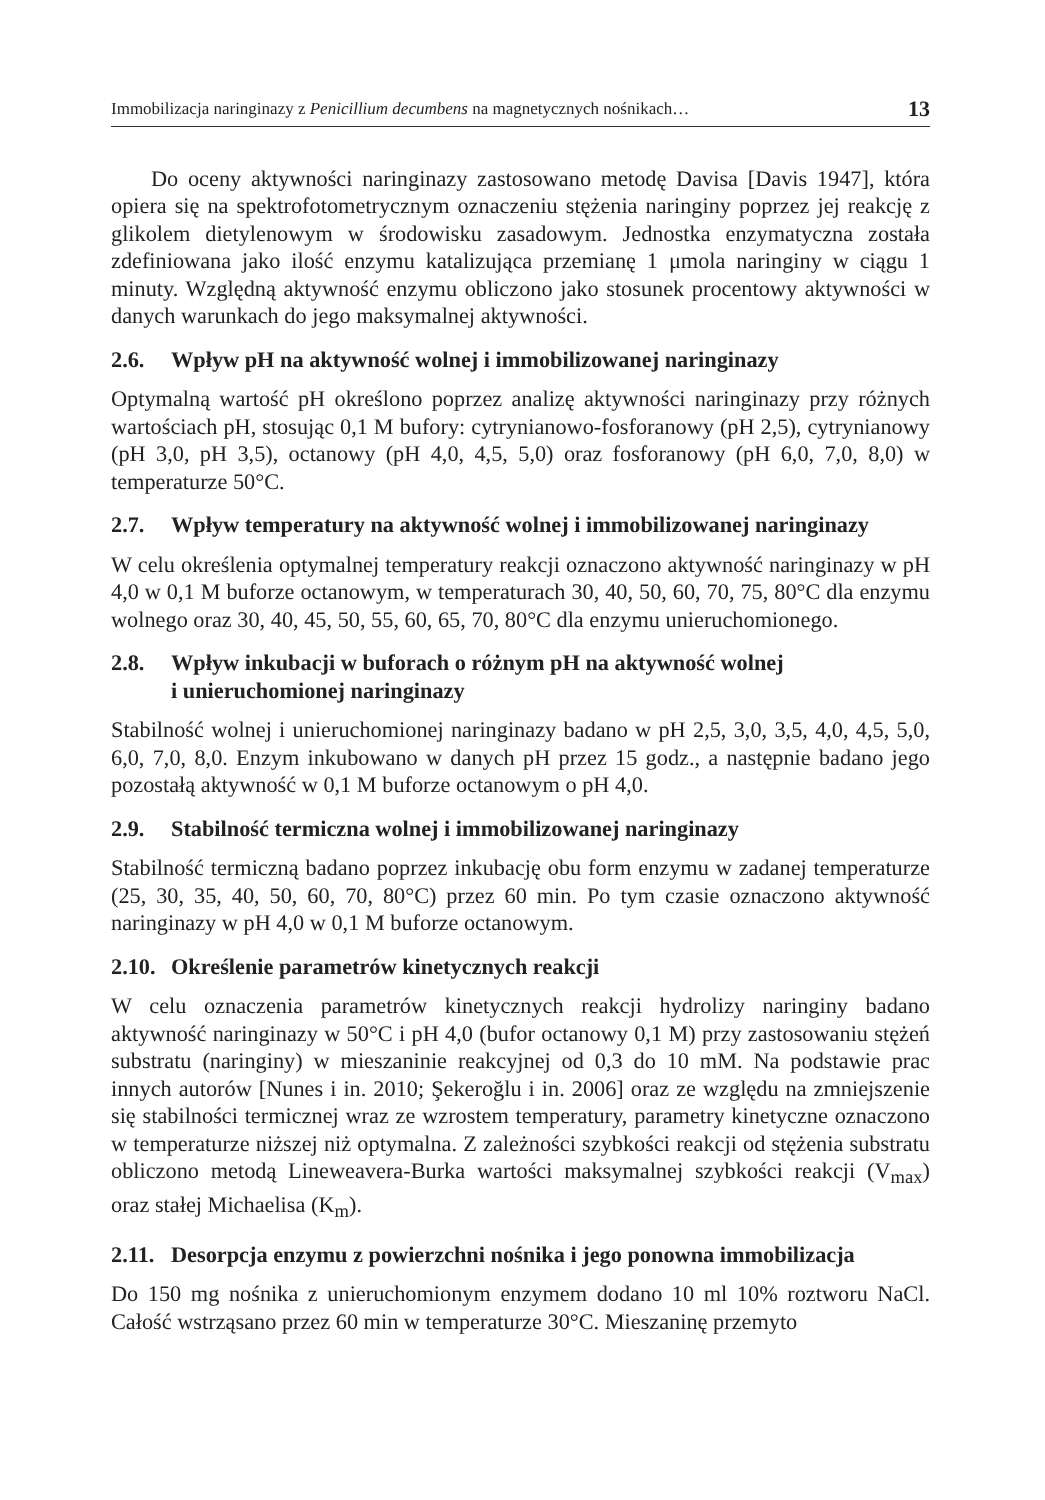Immobilizacja naringinazy z Penicillium decumbens na magnetycznych nośnikach… 13
Do oceny aktywności naringinazy zastosowano metodę Davisa [Davis 1947], która opiera się na spektrofotometrycznym oznaczeniu stężenia naringiny poprzez jej reakcję z glikolem dietylenowym w środowisku zasadowym. Jednostka enzymatyczna została zdefiniowana jako ilość enzymu katalizująca przemianę 1 μmola naringiny w ciągu 1 minuty. Względną aktywność enzymu obliczono jako stosunek procentowy aktywności w danych warunkach do jego maksymalnej aktywności.
2.6. Wpływ pH na aktywność wolnej i immobilizowanej naringinazy
Optymalną wartość pH określono poprzez analizę aktywności naringinazy przy różnych wartościach pH, stosując 0,1 M bufory: cytrynianowo-fosforanowy (pH 2,5), cytrynianowy (pH 3,0, pH 3,5), octanowy (pH 4,0, 4,5, 5,0) oraz fosforanowy (pH 6,0, 7,0, 8,0) w temperaturze 50°C.
2.7. Wpływ temperatury na aktywność wolnej i immobilizowanej naringinazy
W celu określenia optymalnej temperatury reakcji oznaczono aktywność naringinazy w pH 4,0 w 0,1 M buforze octanowym, w temperaturach 30, 40, 50, 60, 70, 75, 80°C dla enzymu wolnego oraz 30, 40, 45, 50, 55, 60, 65, 70, 80°C dla enzymu unieruchomionego.
2.8. Wpływ inkubacji w buforach o różnym pH na aktywność wolnej
i unieruchomionej naringinazy
Stabilność wolnej i unieruchomionej naringinazy badano w pH 2,5, 3,0, 3,5, 4,0, 4,5, 5,0, 6,0, 7,0, 8,0. Enzym inkubowano w danych pH przez 15 godz., a następnie badano jego pozostałą aktywność w 0,1 M buforze octanowym o pH 4,0.
2.9. Stabilność termiczna wolnej i immobilizowanej naringinazy
Stabilność termiczną badano poprzez inkubację obu form enzymu w zadanej temperaturze (25, 30, 35, 40, 50, 60, 70, 80°C) przez 60 min. Po tym czasie oznaczono aktywność naringinazy w pH 4,0 w 0,1 M buforze octanowym.
2.10. Określenie parametrów kinetycznych reakcji
W celu oznaczenia parametrów kinetycznych reakcji hydrolizy naringiny badano aktywność naringinazy w 50°C i pH 4,0 (bufor octanowy 0,1 M) przy zastosowaniu stężeń substratu (naringiny) w mieszaninie reakcyjnej od 0,3 do 10 mM. Na podstawie prac innych autorów [Nunes i in. 2010; Şekeroğlu i in. 2006] oraz ze względu na zmniejszenie się stabilności termicznej wraz ze wzrostem temperatury, parametry kinetyczne oznaczono w temperaturze niższej niż optymalna. Z zależności szybkości reakcji od stężenia substratu obliczono metodą Lineweavera-Burka wartości maksymalnej szybkości reakcji (V<sub>max</sub>) oraz stałej Michaelisa (K<sub>m</sub>).
2.11. Desorpcja enzymu z powierzchni nośnika i jego ponowna immobilizacja
Do 150 mg nośnika z unieruchomionym enzymem dodano 10 ml 10% roztworu NaCl. Całość wstrząsano przez 60 min w temperaturze 30°C. Mieszaninę przemyto